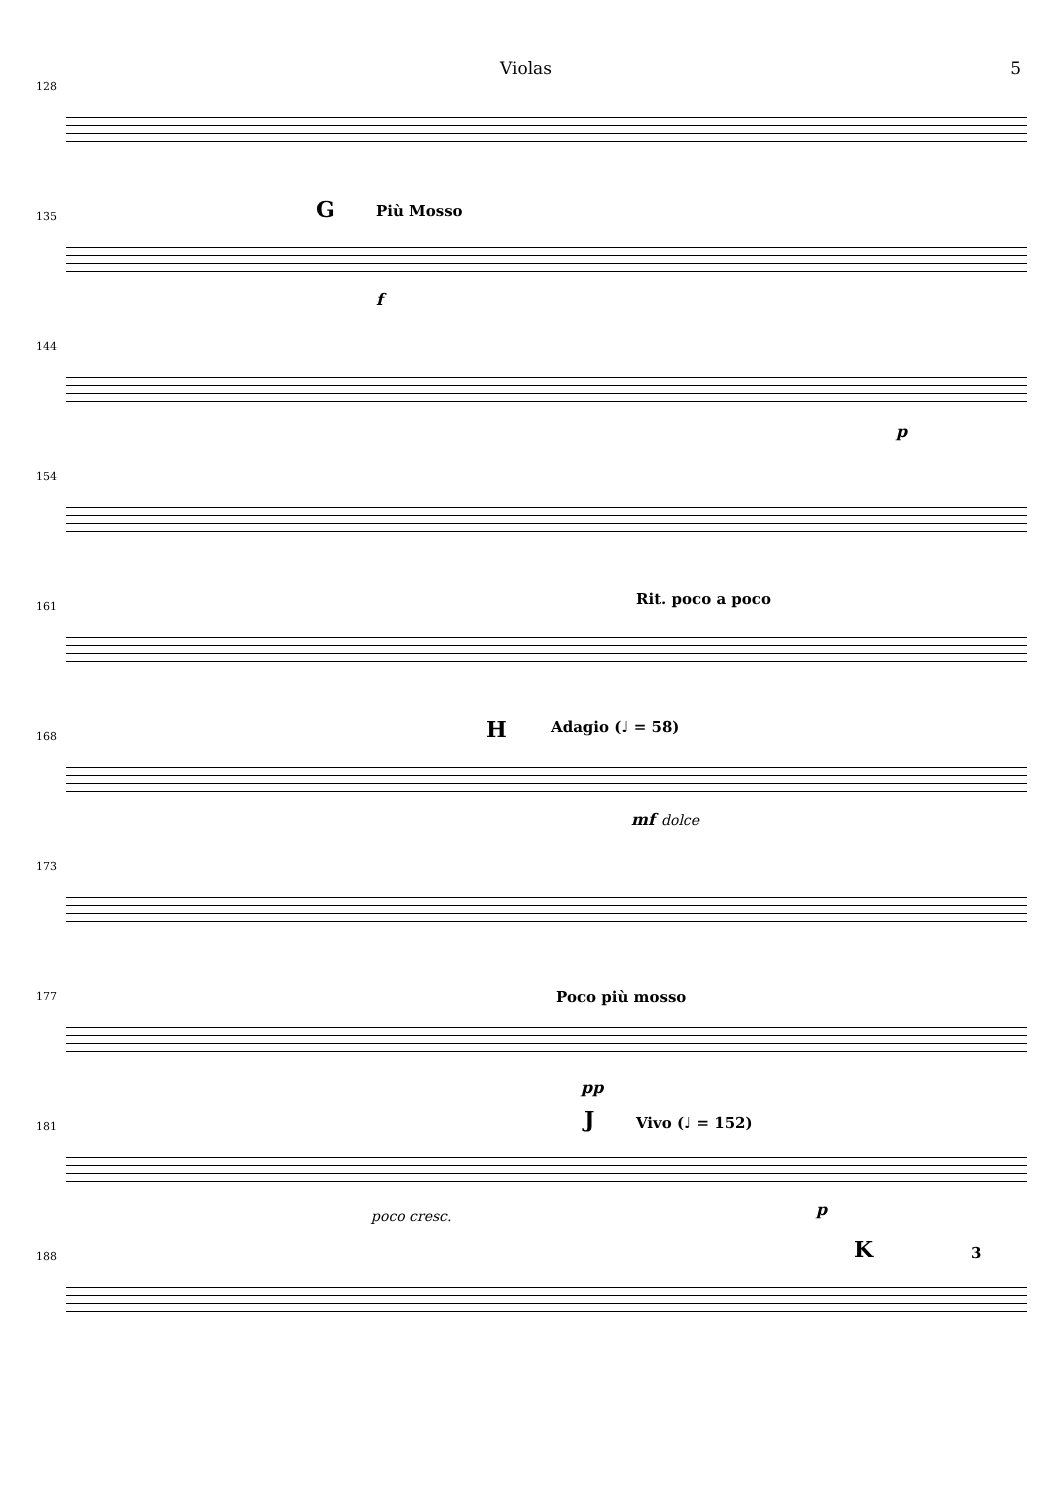Violas 5
128
135 G Più Mosso
f
144
p
154
161 Rit. poco a poco
168 H Adagio (♩ = 58)
mf dolce
173
177 Poco più mosso
pp
181 J Vivo (♩ = 152)
poco cresc. p
188 K 3